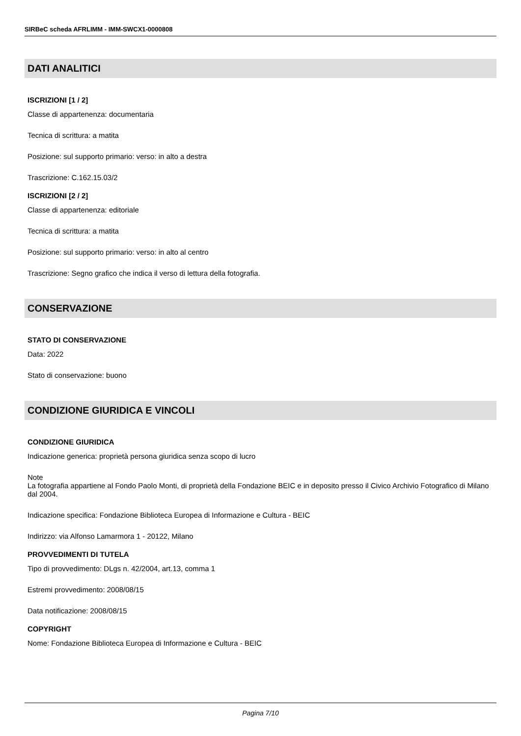SIRBeC scheda AFRLIMM - IMM-SWCX1-0000808
DATI ANALITICI
ISCRIZIONI [1 / 2]
Classe di appartenenza: documentaria
Tecnica di scrittura: a matita
Posizione: sul supporto primario: verso: in alto a destra
Trascrizione: C.162.15.03/2
ISCRIZIONI [2 / 2]
Classe di appartenenza: editoriale
Tecnica di scrittura: a matita
Posizione: sul supporto primario: verso: in alto al centro
Trascrizione: Segno grafico che indica il verso di lettura della fotografia.
CONSERVAZIONE
STATO DI CONSERVAZIONE
Data: 2022
Stato di conservazione: buono
CONDIZIONE GIURIDICA E VINCOLI
CONDIZIONE GIURIDICA
Indicazione generica: proprietà persona giuridica senza scopo di lucro
Note
La fotografia appartiene al Fondo Paolo Monti, di proprietà della Fondazione BEIC e in deposito presso il Civico Archivio Fotografico di Milano dal 2004.
Indicazione specifica: Fondazione Biblioteca Europea di Informazione e Cultura - BEIC
Indirizzo: via Alfonso Lamarmora 1 - 20122, Milano
PROVVEDIMENTI DI TUTELA
Tipo di provvedimento: DLgs n. 42/2004, art.13, comma 1
Estremi provvedimento: 2008/08/15
Data notificazione: 2008/08/15
COPYRIGHT
Nome: Fondazione Biblioteca Europea di Informazione e Cultura - BEIC
Pagina 7/10